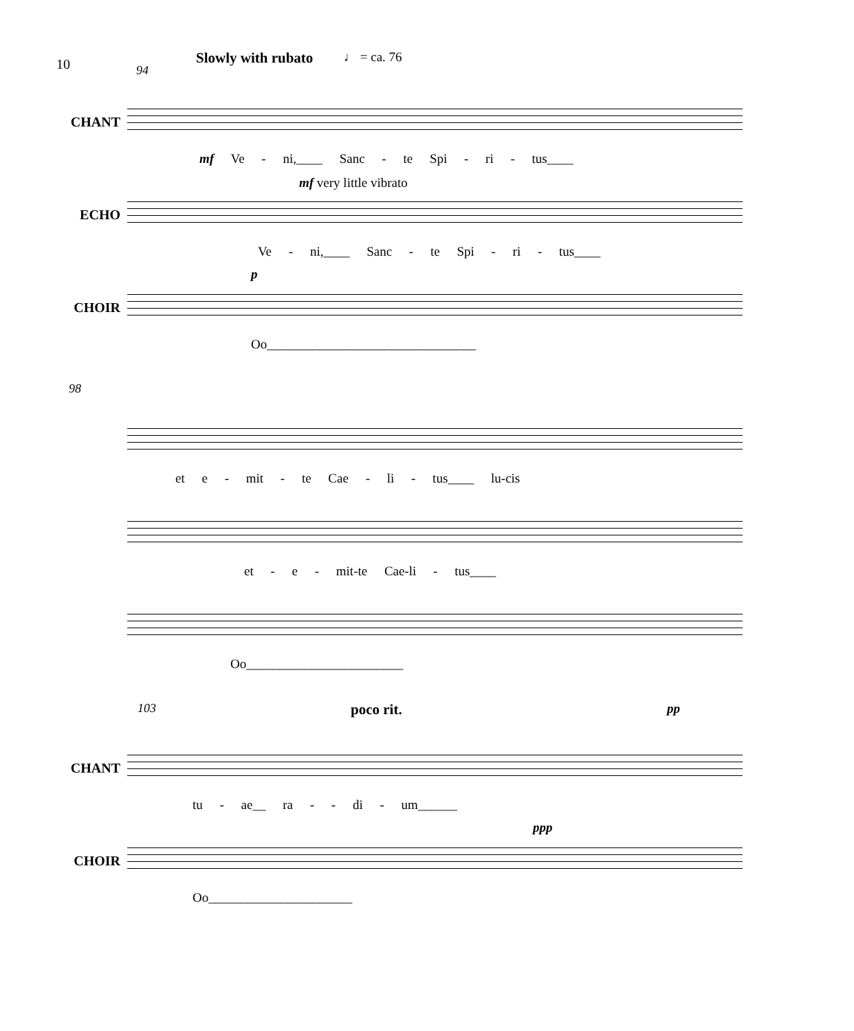10
Slowly with rubato ♩ = ca. 76
94
CHANT
mf Ve - ni,____ Sanc - te Spi - ri - tus____
ECHO
mf very little vibrato
Ve - ni,____ Sanc - te Spi - ri - tus____
CHOIR
p
Oo________________________________
98
et e - mit - te Cae - li - tus____ lu-cis
et - e - mit-te Cae-li - tus____
Oo________________________
103 poco rit. pp
CHANT
tu - ae__ ra - - di - um______
CHOIR
ppp
Oo______________________